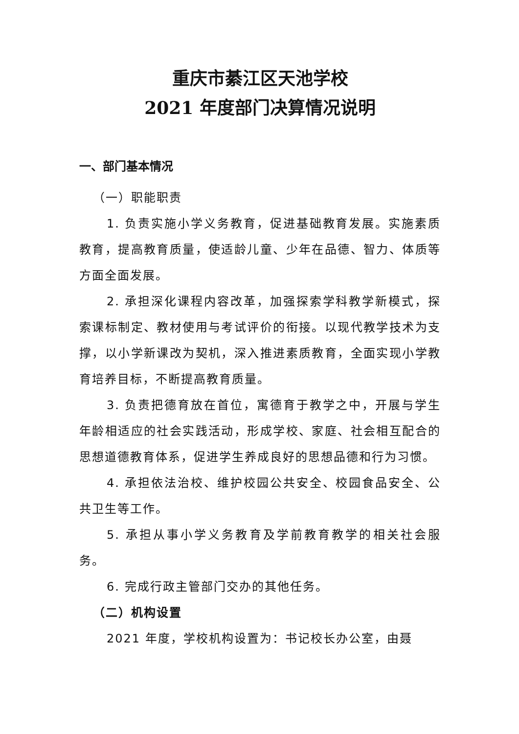重庆市綦江区天池学校
2021 年度部门决算情况说明
一、部门基本情况
（一）职能职责
1. 负责实施小学义务教育，促进基础教育发展。实施素质教育，提高教育质量，使适龄儿童、少年在品德、智力、体质等方面全面发展。
2. 承担深化课程内容改革，加强探索学科教学新模式，探索课标制定、教材使用与考试评价的衔接。以现代教学技术为支撑，以小学新课改为契机，深入推进素质教育，全面实现小学教育培养目标，不断提高教育质量。
3. 负责把德育放在首位，寓德育于教学之中，开展与学生年龄相适应的社会实践活动，形成学校、家庭、社会相互配合的思想道德教育体系，促进学生养成良好的思想品德和行为习惯。
4. 承担依法治校、维护校园公共安全、校园食品安全、公共卫生等工作。
5. 承担从事小学义务教育及学前教育教学的相关社会服务。
6. 完成行政主管部门交办的其他任务。
（二）机构设置
2021 年度，学校机构设置为：书记校长办公室，由聂